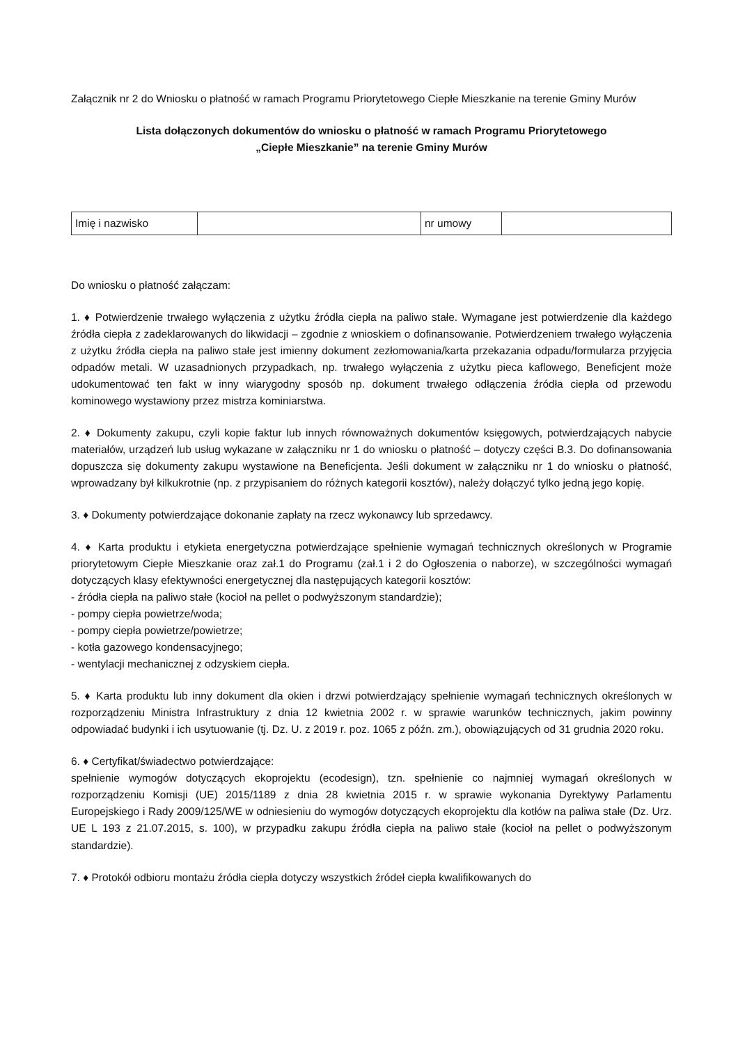Załącznik nr 2 do Wniosku o płatność w ramach Programu Priorytetowego Ciepłe Mieszkanie na terenie Gminy Murów
Lista dołączonych dokumentów do wniosku o płatność w ramach Programu Priorytetowego
„Ciepłe Mieszkanie” na terenie Gminy Murów
| Imię i nazwisko | | nr umowy | |
Do wniosku o płatność załączam:
1. ♦ Potwierdzenie trwałego wyłączenia z użytku źródła ciepła na paliwo stałe. Wymagane jest potwierdzenie dla każdego źródła ciepła z zadeklarowanych do likwidacji – zgodnie z wnioskiem o dofinansowanie. Potwierdzeniem trwałego wyłączenia z użytku źródła ciepła na paliwo stałe jest imienny dokument zezłomowania/karta przekazania odpadu/formularza przyjęcia odpadów metali. W uzasadnionych przypadkach, np. trwałego wyłączenia z użytku pieca kaflowego, Beneficjent może udokumentować ten fakt w inny wiarygodny sposób np. dokument trwałego odłączenia źródła ciepła od przewodu kominowego wystawiony przez mistrza kominiarstwa.
2. ♦ Dokumenty zakupu, czyli kopie faktur lub innych równoważnych dokumentów księgowych, potwierdzających nabycie materiałów, urządzeń lub usług wykazane w załączniku nr 1 do wniosku o płatność – dotyczy części B.3. Do dofinansowania dopuszcza się dokumenty zakupu wystawione na Beneficjenta. Jeśli dokument w załączniku nr 1 do wniosku o płatność, wprowadzany był kilkukrotnie (np. z przypisaniem do różnych kategorii kosztów), należy dołączyć tylko jedną jego kopię.
3. ♦ Dokumenty potwierdzające dokonanie zapłaty na rzecz wykonawcy lub sprzedawcy.
4. ♦ Karta produktu i etykieta energetyczna potwierdzające spełnienie wymagań technicznych określonych w Programie priorytetowym Ciepłe Mieszkanie oraz zał.1 do Programu (zał.1 i 2 do Ogłoszenia o naborze), w szczególności wymagań dotyczących klasy efektywności energetycznej dla następujących kategorii kosztów:
- źródła ciepła na paliwo stałe (kocioł na pellet o podwyższonym standardzie);
- pompy ciepła powietrze/woda;
- pompy ciepła powietrze/powietrze;
- kotła gazowego kondensacyjnego;
- wentylacji mechanicznej z odzyskiem ciepła.
5. ♦ Karta produktu lub inny dokument dla okien i drzwi potwierdzający spełnienie wymagań technicznych określonych w rozporządzeniu Ministra Infrastruktury z dnia 12 kwietnia 2002 r. w sprawie warunków technicznych, jakim powinny odpowiadać budynki i ich usytuowanie (tj. Dz. U. z 2019 r. poz. 1065 z późn. zm.), obowiązujących od 31 grudnia 2020 roku.
6. ♦ Certyfikat/świadectwo potwierdzające:
spełnienie wymogów dotyczących ekoprojektu (ecodesign), tzn. spełnienie co najmniej wymagań określonych w rozporządzeniu Komisji (UE) 2015/1189 z dnia 28 kwietnia 2015 r. w sprawie wykonania Dyrektywy Parlamentu Europejskiego i Rady 2009/125/WE w odniesieniu do wymogów dotyczących ekoprojektu dla kotłów na paliwa stałe (Dz. Urz. UE L 193 z 21.07.2015, s. 100), w przypadku zakupu źródła ciepła na paliwo stałe (kocioł na pellet o podwyższonym standardzie).
7. ♦ Protokół odbioru montażu źródła ciepła dotyczy wszystkich źródeł ciepła kwalifikowanych do